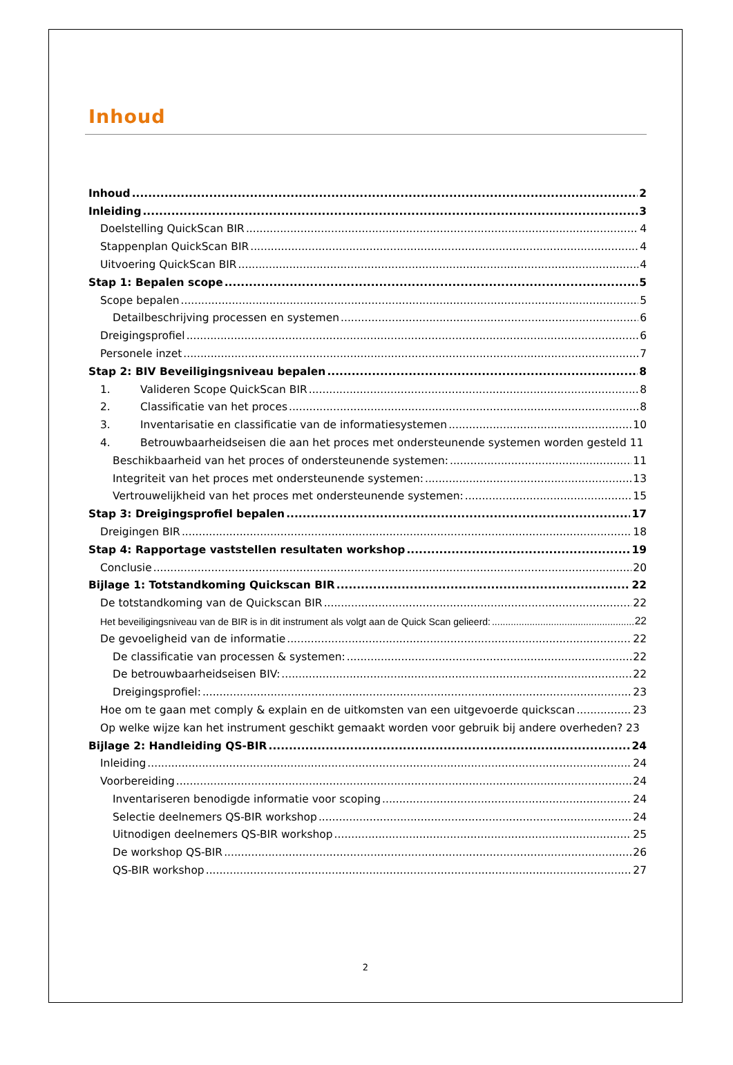Inhoud
Inhoud 2
Inleiding 3
Doelstelling QuickScan BIR 4
Stappenplan QuickScan BIR 4
Uitvoering QuickScan BIR 4
Stap 1: Bepalen scope 5
Scope bepalen 5
Detailbeschrijving processen en systemen 6
Dreigingsprofiel 6
Personele inzet 7
Stap 2: BIV Beveiligingsniveau bepalen 8
1. Valideren Scope QuickScan BIR 8
2. Classificatie van het proces 8
3. Inventarisatie en classificatie van de informatiesystemen 10
4. Betrouwbaarheidseisen die aan het proces met ondersteunende systemen worden gesteld 11
Beschikbaarheid van het proces of ondersteunende systemen: 11
Integriteit van het proces met ondersteunende systemen: 13
Vertrouwelijkheid van het proces met ondersteunende systemen: 15
Stap 3: Dreigingsprofiel bepalen 17
Dreigingen BIR 18
Stap 4: Rapportage vaststellen resultaten workshop 19
Conclusie 20
Bijlage 1: Totstandkoming Quickscan BIR 22
De totstandkoming van de Quickscan BIR 22
Het beveiligingsniveau van de BIR is in dit instrument als volgt aan de Quick Scan gelieerd: 22
De gevoeligheid van de informatie 22
De classificatie van processen & systemen: 22
De betrouwbaarheidseisen BIV: 22
Dreigingsprofiel: 23
Hoe om te gaan met comply & explain en de uitkomsten van een uitgevoerde quickscan 23
Op welke wijze kan het instrument geschikt gemaakt worden voor gebruik bij andere overheden? 23
Bijlage 2: Handleiding QS-BIR 24
Inleiding 24
Voorbereiding 24
Inventariseren benodigde informatie voor scoping 24
Selectie deelnemers QS-BIR workshop 24
Uitnodigen deelnemers QS-BIR workshop 25
De workshop QS-BIR 26
QS-BIR workshop 27
2